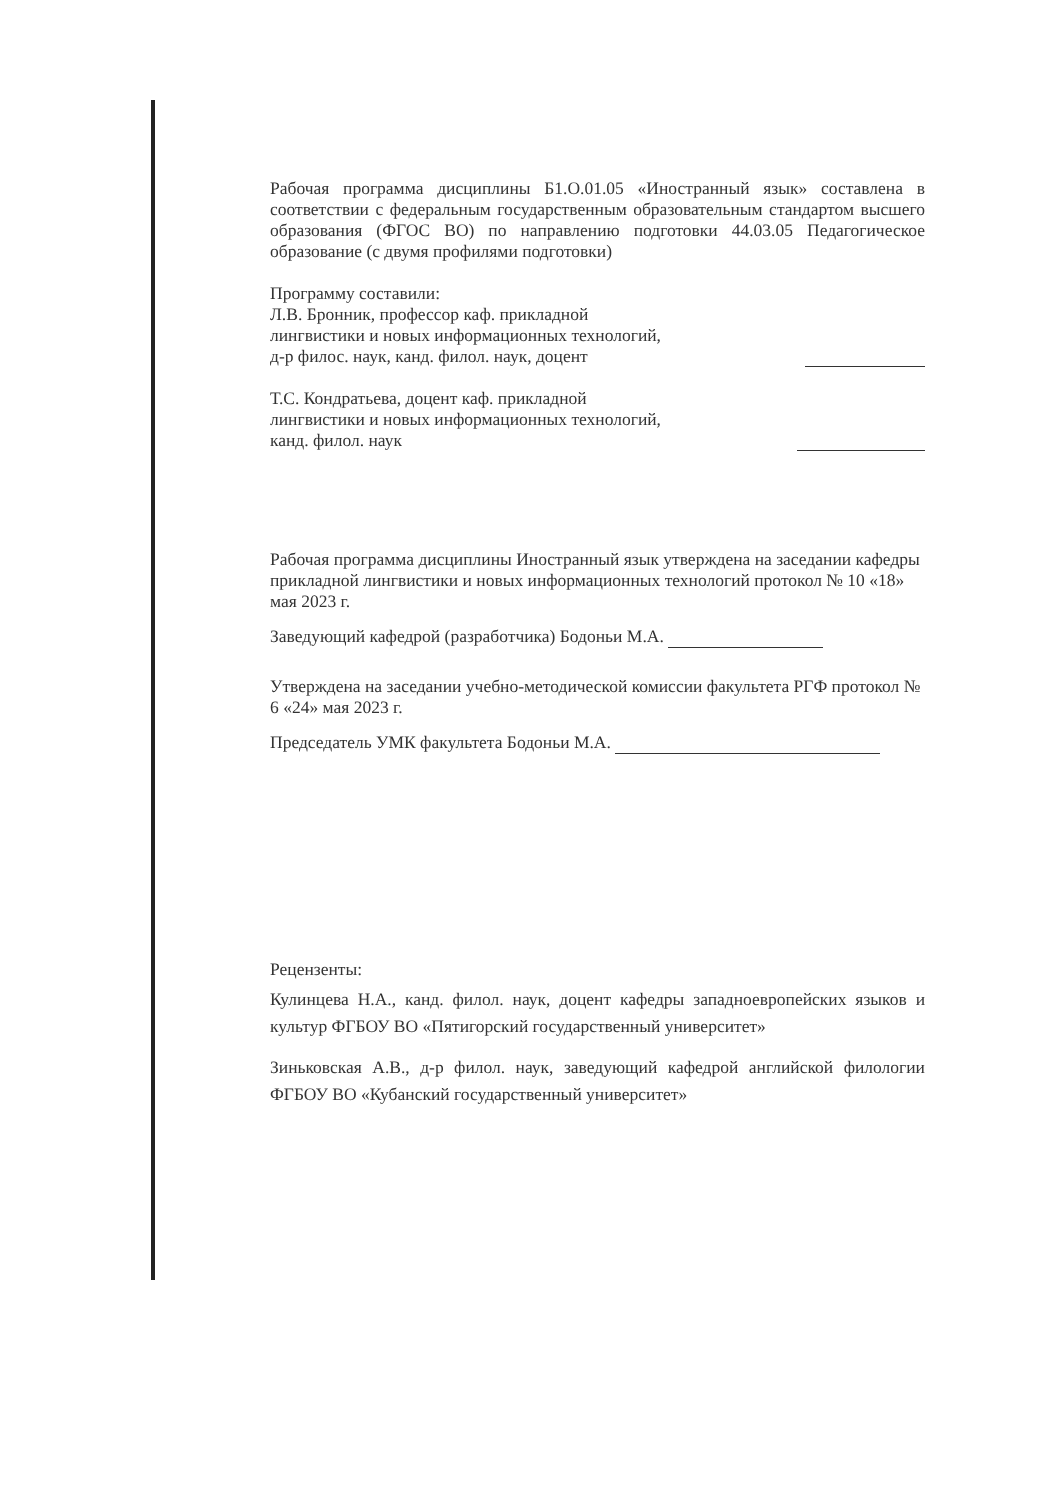Рабочая программа дисциплины Б1.О.01.05 «Иностранный язык» составлена в соответствии с федеральным государственным образовательным стандартом высшего образования (ФГОС ВО) по направлению подготовки 44.03.05 Педагогическое образование (с двумя профилями подготовки)
Программу составили:
Л.В. Бронник, профессор каф. прикладной
лингвистики и новых информационных технологий,
д-р филос. наук, канд. филол. наук, доцент
Т.С. Кондратьева, доцент каф. прикладной
лингвистики и новых информационных технологий,
канд. филол. наук
Рабочая программа дисциплины Иностранный язык утверждена на заседании кафедры прикладной лингвистики и новых информационных технологий протокол № 10 «18» мая 2023 г.
Заведующий кафедрой (разработчика) Бодоньи М.А.
Утверждена на заседании учебно-методической комиссии факультета РГФ протокол № 6 «24» мая 2023 г.
Председатель УМК факультета Бодоньи М.А.
Рецензенты:
Кулинцева Н.А., канд. филол. наук, доцент кафедры западноевропейских языков и культур ФГБОУ ВО «Пятигорский государственный университет»
Зиньковская А.В., д-р филол. наук, заведующий кафедрой английской филологии ФГБОУ ВО «Кубанский государственный университет»